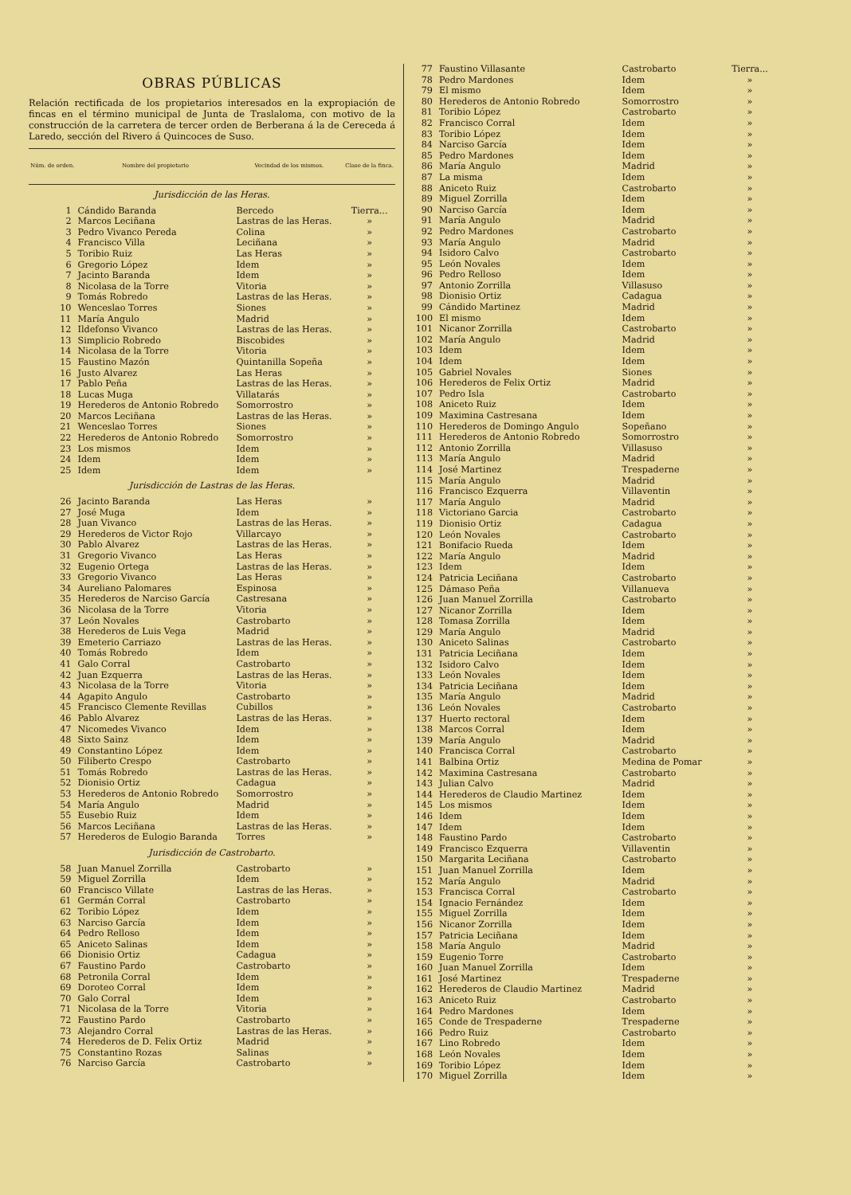OBRAS PÚBLICAS
Relación rectificada de los propietarios interesados en la expropiación de fincas en el término municipal de Junta de Traslaloma, con motivo de la construcción de la carretera de tercer orden de Berberana á la de Cereceda á Laredo, sección del Rivero á Quincoces de Suso.
| Núm. de orden. | Nombre del propietario | Vecindad de los mismos. | Clase de la finca. |
| --- | --- | --- | --- |
| Jurisdicción de las Heras. | | | |
| 1 | Cándido Baranda | Bercedo | Tierra... |
| 2 | Marcos Leciñana | Lastras de las Heras. | » |
| 3 | Pedro Vivanco Pereda | Colina | » |
| 4 | Francisco Villa | Leciñana | » |
| 5 | Toribio Ruiz | Las Heras | » |
| 6 | Gregorio López | Idem | » |
| 7 | Jacinto Baranda | Idem | » |
| 8 | Nicolasa de la Torre | Vitoria | » |
| 9 | Tomás Robredo | Lastras de las Heras. | » |
| 10 | Wenceslao Torres | Siones | » |
| 11 | María Angulo | Madrid | » |
| 12 | Ildefonso Vivanco | Lastras de las Heras. | » |
| 13 | Simplicio Robredo | Biscobides | » |
| 14 | Nicolasa de la Torre | Vitoria | » |
| 15 | Faustino Mazón | Quintanilla Sopeña | » |
| 16 | Justo Alvarez | Las Heras | » |
| 17 | Pablo Peña | Lastras de las Heras. | » |
| 18 | Lucas Muga | Villatarás | » |
| 19 | Herederos de Antonio Robredo | Somorrostro | » |
| 20 | Marcos Leciñana | Lastras de las Heras. | » |
| 21 | Wenceslao Torres | Siones | » |
| 22 | Herederos de Antonio Robredo | Somorrostro | » |
| 23 | Los mismos | Idem | » |
| 24 | Idem | Idem | » |
| 25 | Idem | Idem | » |
| Jurisdicción de Lastras de las Heras. | | | |
| 26 | Jacinto Baranda | Las Heras | » |
| 27 | José Muga | Idem | » |
| 28 | Juan Vivanco | Lastras de las Heras. | » |
| 29 | Herederos de Victor Rojo | Villarcayo | » |
| 30 | Pablo Alvarez | Lastras de las Heras. | » |
| 31 | Gregorio Vivanco | Las Heras | » |
| 32 | Eugenio Ortega | Lastras de las Heras. | » |
| 33 | Gregorio Vivanco | Las Heras | » |
| 34 | Aureliano Palomares | Espinosa | » |
| 35 | Herederos de Narciso García | Castresana | » |
| 36 | Nicolasa de la Torre | Vitoria | » |
| 37 | León Novales | Castrobarto | » |
| 38 | Herederos de Luis Vega | Madrid | » |
| 39 | Emeterio Carriazo | Lastras de las Heras. | » |
| 40 | Tomás Robredo | Idem | » |
| 41 | Galo Corral | Castrobarto | » |
| 42 | Juan Ezquerra | Lastras de las Heras. | » |
| 43 | Nicolasa de la Torre | Vitoria | » |
| 44 | Agapito Angulo | Castrobarto | » |
| 45 | Francisco Clemente Revillas | Cubillos | » |
| 46 | Pablo Alvarez | Lastras de las Heras. | » |
| 47 | Nicomedes Vivanco | Idem | » |
| 48 | Sixto Sainz | Idem | » |
| 49 | Constantino López | Idem | » |
| 50 | Filiberto Crespo | Castrobarto | » |
| 51 | Tomás Robredo | Lastras de las Heras. | » |
| 52 | Dionisio Ortiz | Cadagua | » |
| 53 | Herederos de Antonio Robredo | Somorrostro | » |
| 54 | María Angulo | Madrid | » |
| 55 | Eusebio Ruiz | Idem | » |
| 56 | Marcos Leciñana | Lastras de las Heras. | » |
| 57 | Herederos de Eulogio Baranda | Torres | » |
| Jurisdicción de Castrobarto. | | | |
| 58 | Juan Manuel Zorrilla | Castrobarto | » |
| 59 | Miguel Zorrilla | Idem | » |
| 60 | Francisco Villate | Lastras de las Heras. | » |
| 61 | Germán Corral | Castrobarto | » |
| 62 | Toribio López | Idem | » |
| 63 | Narciso García | Idem | » |
| 64 | Pedro Relloso | Idem | » |
| 65 | Aniceto Salinas | Idem | » |
| 66 | Dionisio Ortiz | Cadagua | » |
| 67 | Faustino Pardo | Castrobarto | » |
| 68 | Petronila Corral | Idem | » |
| 69 | Doroteo Corral | Idem | » |
| 70 | Galo Corral | Idem | » |
| 71 | Nicolasa de la Torre | Vitoria | » |
| 72 | Faustino Pardo | Castrobarto | » |
| 73 | Alejandro Corral | Lastras de las Heras. | » |
| 74 | Herederos de D. Felix Ortiz | Madrid | » |
| 75 | Constantino Rozas | Salinas | » |
| 76 | Narciso García | Castrobarto | » |
| 77 | Faustino Villasante | Castrobarto | Tierra... |
| 78 | Pedro Mardones | Idem | » |
| 79 | El mismo | Idem | » |
| 80 | Herederos de Antonio Robredo | Somorrostro | » |
| 81 | Toribio López | Castrobarto | » |
| 82 | Francisco Corral | Idem | » |
| 83 | Toribio López | Idem | » |
| 84 | Narciso García | Idem | » |
| 85 | Pedro Mardones | Idem | » |
| 86 | María Angulo | Madrid | » |
| 87 | La misma | Idem | » |
| 88 | Aniceto Ruiz | Castrobarto | » |
| 89 | Miguel Zorrilla | Idem | » |
| 90 | Narciso García | Idem | » |
| 91 | María Angulo | Madrid | » |
| 92 | Pedro Mardones | Castrobarto | » |
| 93 | María Angulo | Madrid | » |
| 94 | Isidoro Calvo | Castrobarto | » |
| 95 | León Novales | Idem | » |
| 96 | Pedro Relloso | Idem | » |
| 97 | Antonio Zorrilla | Villasuso | » |
| 98 | Dionisio Ortiz | Cadagua | » |
| 99 | Cándido Martinez | Madrid | » |
| 100 | El mismo | Idem | » |
| 101 | Nicanor Zorrilla | Castrobarto | » |
| 102 | María Angulo | Madrid | » |
| 103 | Idem | Idem | » |
| 104 | Idem | Idem | » |
| 105 | Gabriel Novales | Siones | » |
| 106 | Herederos de Felix Ortiz | Madrid | » |
| 107 | Pedro Isla | Castrobarto | » |
| 108 | Aniceto Ruiz | Idem | » |
| 109 | Maximina Castresana | Idem | » |
| 110 | Herederos de Domingo Angulo | Sopeñano | » |
| 111 | Herederos de Antonio Robredo | Somorrostro | » |
| 112 | Antonio Zorrilla | Villasuso | » |
| 113 | María Angulo | Madrid | » |
| 114 | José Martinez | Trespaderne | » |
| 115 | María Angulo | Madrid | » |
| 116 | Francisco Ezquerra | Villaventin | » |
| 117 | María Angulo | Madrid | » |
| 118 | Victoriano Garcia | Castrobarto | » |
| 119 | Dionisio Ortiz | Cadagua | » |
| 120 | León Novales | Castrobarto | » |
| 121 | Bonifacio Rueda | Idem | » |
| 122 | María Angulo | Madrid | » |
| 123 | Idem | Idem | » |
| 124 | Patricia Leciñana | Castrobarto | » |
| 125 | Dámaso Peña | Villanueva | » |
| 126 | Juan Manuel Zorrilla | Castrobarto | » |
| 127 | Nicanor Zorrilla | Idem | » |
| 128 | Tomasa Zorrilla | Idem | » |
| 129 | María Angulo | Madrid | » |
| 130 | Aniceto Salinas | Castrobarto | » |
| 131 | Patricia Leciñana | Idem | » |
| 132 | Isidoro Calvo | Idem | » |
| 133 | León Novales | Idem | » |
| 134 | Patricia Leciñana | Idem | » |
| 135 | María Angulo | Madrid | » |
| 136 | León Novales | Castrobarto | » |
| 137 | Huerto rectoral | Idem | » |
| 138 | Marcos Corral | Idem | » |
| 139 | María Angulo | Madrid | » |
| 140 | Francisca Corral | Castrobarto | » |
| 141 | Balbina Ortiz | Medina de Pomar | » |
| 142 | Maximina Castresana | Castrobarto | » |
| 143 | Julian Calvo | Madrid | » |
| 144 | Herederos de Claudio Martinez | Idem | » |
| 145 | Los mismos | Idem | » |
| 146 | Idem | Idem | » |
| 147 | Idem | Idem | » |
| 148 | Faustino Pardo | Castrobarto | » |
| 149 | Francisco Ezquerra | Villaventin | » |
| 150 | Margarita Leciñana | Castrobarto | » |
| 151 | Juan Manuel Zorrilla | Idem | » |
| 152 | María Angulo | Madrid | » |
| 153 | Francisca Corral | Castrobarto | » |
| 154 | Ignacio Fernández | Idem | » |
| 155 | Miguel Zorrilla | Idem | » |
| 156 | Nicanor Zorrilla | Idem | » |
| 157 | Patricia Leciñana | Idem | » |
| 158 | María Angulo | Madrid | » |
| 159 | Eugenio Torre | Castrobarto | » |
| 160 | Juan Manuel Zorrilla | Idem | » |
| 161 | José Martinez | Trespaderne | » |
| 162 | Herederos de Claudio Martinez | Madrid | » |
| 163 | Aniceto Ruiz | Castrobarto | » |
| 164 | Pedro Mardones | Idem | » |
| 165 | Conde de Trespaderne | Trespaderne | » |
| 166 | Pedro Ruiz | Castrobarto | » |
| 167 | Lino Robredo | Idem | » |
| 168 | León Novales | Idem | » |
| 169 | Toribio López | Idem | » |
| 170 | Miguel Zorrilla | Idem | » |